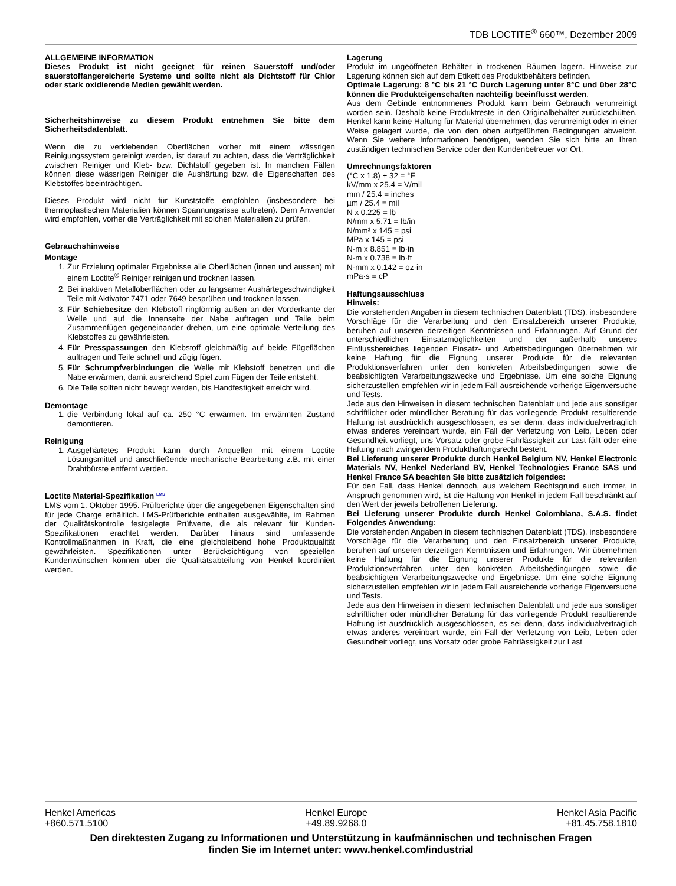TDB LOCTITE<sup>®</sup> 660™, Dezember 2009
ALLGEMEINE INFORMATION
Dieses Produkt ist nicht geeignet für reinen Sauerstoff und/oder sauerstoffangereicherte Systeme und sollte nicht als Dichtstoff für Chlor oder stark oxidierende Medien gewählt werden.
Sicherheitshinweise zu diesem Produkt entnehmen Sie bitte dem Sicherheitsdatenblatt.
Wenn die zu verklebenden Oberflächen vorher mit einem wässrigen Reinigungssystem gereinigt werden, ist darauf zu achten, dass die Verträglichkeit zwischen Reiniger und Kleb- bzw. Dichtstoff gegeben ist. In manchen Fällen können diese wässrigen Reiniger die Aushärtung bzw. die Eigenschaften des Klebstoffes beeinträchtigen.
Dieses Produkt wird nicht für Kunststoffe empfohlen (insbesondere bei thermoplastischen Materialien können Spannungsrisse auftreten). Dem Anwender wird empfohlen, vorher die Verträglichkeit mit solchen Materialien zu prüfen.
Gebrauchshinweise
Montage
1. Zur Erzielung optimaler Ergebnisse alle Oberflächen (innen und aussen) mit einem Loctite<sup>®</sup> Reiniger reinigen und trocknen lassen.
2. Bei inaktiven Metalloberflächen oder zu langsamer Aushärtegeschwindigkeit Teile mit Aktivator 7471 oder 7649 besprühen und trocknen lassen.
3. Für Schiebesitze den Klebstoff ringförmig außen an der Vorderkante der Welle und auf die Innenseite der Nabe auftragen und Teile beim Zusammenfügen gegeneinander drehen, um eine optimale Verteilung des Klebstoffes zu gewährleisten.
4. Für Presspassungen den Klebstoff gleichmäßig auf beide Fügeflächen auftragen und Teile schnell und zügig fügen.
5. Für Schrumpfverbindungen die Welle mit Klebstoff benetzen und die Nabe erwärmen, damit ausreichend Spiel zum Fügen der Teile entsteht.
6. Die Teile sollten nicht bewegt werden, bis Handfestigkeit erreicht wird.
Demontage
1. die Verbindung lokal auf ca. 250 °C erwärmen. Im erwärmten Zustand demontieren.
Reinigung
1. Ausgehärtetes Produkt kann durch Anquellen mit einem Loctite Lösungsmittel und anschließende mechanische Bearbeitung z.B. mit einer Drahtbürste entfernt werden.
Loctite Material-Spezifikation <sup>LMS</sup>
LMS vom 1. Oktober 1995. Prüfberichte über die angegebenen Eigenschaften sind für jede Charge erhältlich. LMS-Prüfberichte enthalten ausgewählte, im Rahmen der Qualitätskontrolle festgelegte Prüfwerte, die als relevant für Kunden-Spezifikationen erachtet werden. Darüber hinaus sind umfassende Kontrollmaßnahmen in Kraft, die eine gleichbleibend hohe Produktqualität gewährleisten. Spezifikationen unter Berücksichtigung von speziellen Kundenwünschen können über die Qualitätsabteilung von Henkel koordiniert werden.
Lagerung
Produkt im ungeöffneten Behälter in trockenen Räumen lagern. Hinweise zur Lagerung können sich auf dem Etikett des Produktbehälters befinden.
Optimale Lagerung: 8 °C bis 21 °C Durch Lagerung unter 8°C und über 28°C können die Produkteigenschaften nachteilig beeinflusst werden.
Aus dem Gebinde entnommenes Produkt kann beim Gebrauch verunreinigt worden sein. Deshalb keine Produktreste in den Originalbehälter zurückschütten. Henkel kann keine Haftung für Material übernehmen, das verunreinigt oder in einer Weise gelagert wurde, die von den oben aufgeführten Bedingungen abweicht. Wenn Sie weitere Informationen benötigen, wenden Sie sich bitte an Ihren zuständigen technischen Service oder den Kundenbetreuer vor Ort.
Umrechnungsfaktoren
(°C x 1.8) + 32 = °F
kV/mm x 25.4 = V/mil
mm / 25.4 = inches
µm / 25.4 = mil
N x 0.225 = lb
N/mm x 5.71 = lb/in
N/mm² x 145 = psi
MPa x 145 = psi
N·m x 8.851 = lb·in
N·m x 0.738 = lb·ft
N·mm x 0.142 = oz·in
mPa·s = cP
Haftungsausschluss
Hinweis:
Die vorstehenden Angaben in diesem technischen Datenblatt (TDS), insbesondere Vorschläge für die Verarbeitung und den Einsatzbereich unserer Produkte, beruhen auf unseren derzeitigen Kenntnissen und Erfahrungen. Auf Grund der unterschiedlichen Einsatzmöglichkeiten und der außerhalb unseres Einflussbereiches liegenden Einsatz- und Arbeitsbedingungen übernehmen wir keine Haftung für die Eignung unserer Produkte für die relevanten Produktionsverfahren unter den konkreten Arbeitsbedingungen sowie die beabsichtigten Verarbeitungszwecke und Ergebnisse. Um eine solche Eignung sicherzustellen empfehlen wir in jedem Fall ausreichende vorherige Eigenversuche und Tests.
Jede aus den Hinweisen in diesem technischen Datenblatt und jede aus sonstiger schriftlicher oder mündlicher Beratung für das vorliegende Produkt resultierende Haftung ist ausdrücklich ausgeschlossen, es sei denn, dass individualvertraglich etwas anderes vereinbart wurde, ein Fall der Verletzung von Leib, Leben oder Gesundheit vorliegt, uns Vorsatz oder grobe Fahrlässigkeit zur Last fällt oder eine Haftung nach zwingendem Produkthaftungsrecht besteht.
Bei Lieferung unserer Produkte durch Henkel Belgium NV, Henkel Electronic Materials NV, Henkel Nederland BV, Henkel Technologies France SAS und Henkel France SA beachten Sie bitte zusätzlich folgendes:
Für den Fall, dass Henkel dennoch, aus welchem Rechtsgrund auch immer, in Anspruch genommen wird, ist die Haftung von Henkel in jedem Fall beschränkt auf den Wert der jeweils betroffenen Lieferung.
Bei Lieferung unserer Produkte durch Henkel Colombiana, S.A.S. findet Folgendes Anwendung:
Die vorstehenden Angaben in diesem technischen Datenblatt (TDS), insbesondere Vorschläge für die Verarbeitung und den Einsatzbereich unserer Produkte, beruhen auf unseren derzeitigen Kenntnissen und Erfahrungen. Wir übernehmen keine Haftung für die Eignung unserer Produkte für die relevanten Produktionsverfahren unter den konkreten Arbeitsbedingungen sowie die beabsichtigten Verarbeitungszwecke und Ergebnisse. Um eine solche Eignung sicherzustellen empfehlen wir in jedem Fall ausreichende vorherige Eigenversuche und Tests.
Jede aus den Hinweisen in diesem technischen Datenblatt und jede aus sonstiger schriftlicher oder mündlicher Beratung für das vorliegende Produkt resultierende Haftung ist ausdrücklich ausgeschlossen, es sei denn, dass individualvertraglich etwas anderes vereinbart wurde, ein Fall der Verletzung von Leib, Leben oder Gesundheit vorliegt, uns Vorsatz oder grobe Fahrlässigkeit zur Last
Henkel Americas
+860.571.5100
Henkel Europe
+49.89.9268.0
Henkel Asia Pacific
+81.45.758.1810
Den direktesten Zugang zu Informationen und Unterstützung in kaufmännischen und technischen Fragen
finden Sie im Internet unter: www.henkel.com/industrial